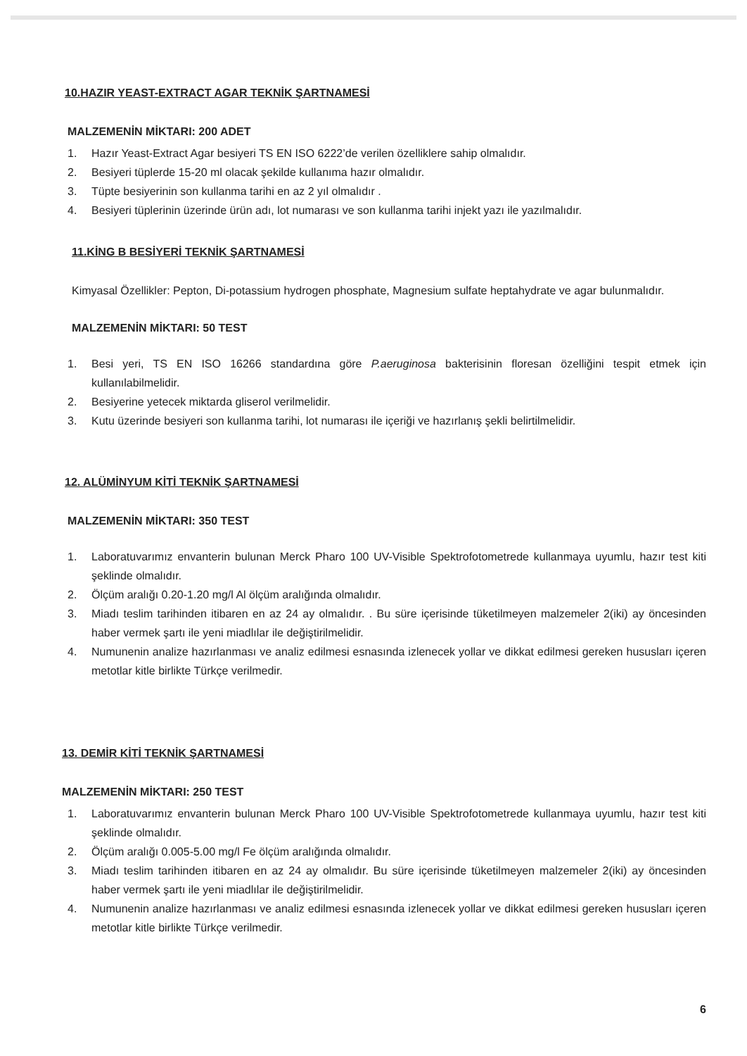10.HAZIR YEAST-EXTRACT AGAR TEKNİK ŞARTNAMESİ
MALZEMENİN MİKTARI: 200 ADET
1. Hazır Yeast-Extract Agar besiyeri TS EN ISO 6222’de verilen özelliklere sahip olmalıdır.
2. Besiyeri tüplerde 15-20 ml olacak şekilde kullanıma hazır olmalıdır.
3. Tüpte besiyerinin son kullanma tarihi en az 2 yıl olmalıdır .
4. Besiyeri tüplerinin üzerinde ürün adı, lot numarası ve son kullanma tarihi injekt yazı ile yazılmalıdır.
11.KİNG B BESİYERİ TEKNİK ŞARTNAMESİ
Kimyasal Özellikler: Pepton, Di-potassium hydrogen phosphate, Magnesium sulfate heptahydrate ve agar bulunmalıdır.
MALZEMENİN MİKTARI: 50 TEST
1. Besi yeri, TS EN ISO 16266 standardına göre P.aeruginosa bakterisinin floresan özelliğini tespit etmek için kullanılabilmelidir.
2. Besiyerine yetecek miktarda gliserol verilmelidir.
3. Kutu üzerinde besiyeri son kullanma tarihi, lot numarası ile içeriği ve hazırlanış şekli belirtilmelidir.
12. ALÜMİNYUM KİTİ TEKNİK ŞARTNAMESİ
MALZEMENİN MİKTARI: 350 TEST
1. Laboratuvarımız envanterin bulunan Merck Pharo 100 UV-Visible Spektrofotometrede kullanmaya uyumlu, hazır test kiti şeklinde olmalıdır.
2. Ölçüm aralığı 0.20-1.20 mg/l Al ölçüm aralığında olmalıdır.
3. Miadı teslim tarihinden itibaren en az 24 ay olmalıdır. . Bu süre içerisinde tüketilmeyen malzemeler 2(iki) ay öncesinden haber vermek şartı ile yeni miadlılar ile değiştirilmelidir.
4. Numunenin analize hazırlanması ve analiz edilmesi esnasında izlenecek yollar ve dikkat edilmesi gereken hususları içeren metotlar kitle birlikte Türkçe verilmedir.
13. DEMİR KİTİ TEKNİK ŞARTNAMESİ
MALZEMENİN MİKTARI: 250 TEST
1. Laboratuvarımız envanterin bulunan Merck Pharo 100 UV-Visible Spektrofotometrede kullanmaya uyumlu, hazır test kiti şeklinde olmalıdır.
2. Ölçüm aralığı 0.005-5.00 mg/l Fe ölçüm aralığında olmalıdır.
3. Miadı teslim tarihinden itibaren en az 24 ay olmalıdır. Bu süre içerisinde tüketilmeyen malzemeler 2(iki) ay öncesinden haber vermek şartı ile yeni miadlılar ile değiştirilmelidir.
4. Numunenin analize hazırlanması ve analiz edilmesi esnasında izlenecek yollar ve dikkat edilmesi gereken hususları içeren metotlar kitle birlikte Türkçe verilmedir.
6